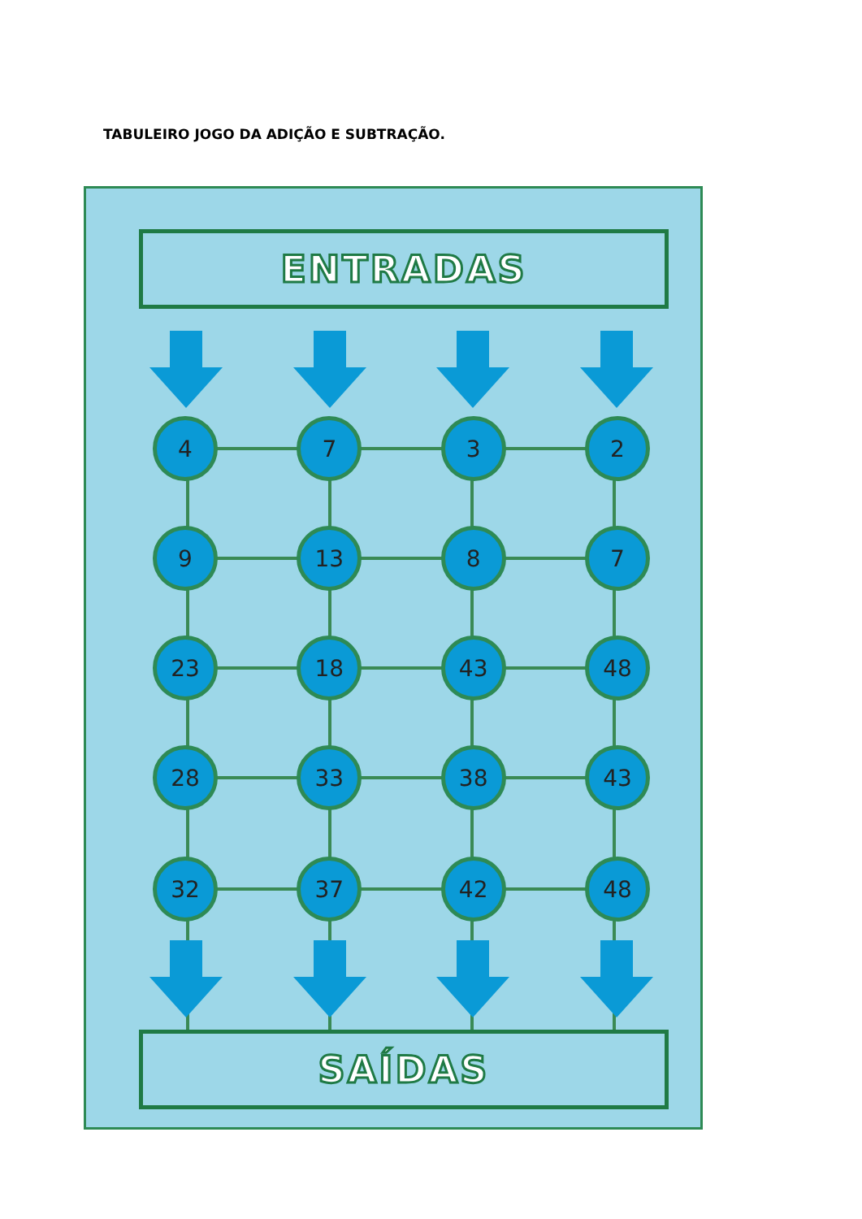TABULEIRO JOGO DA ADIÇÃO E SUBTRAÇÃO.
ENTRADAS
4 7 3 2
9 13 8 7
23 18 43 48
28 33 38 43
32 37 42 48
SAÍDAS